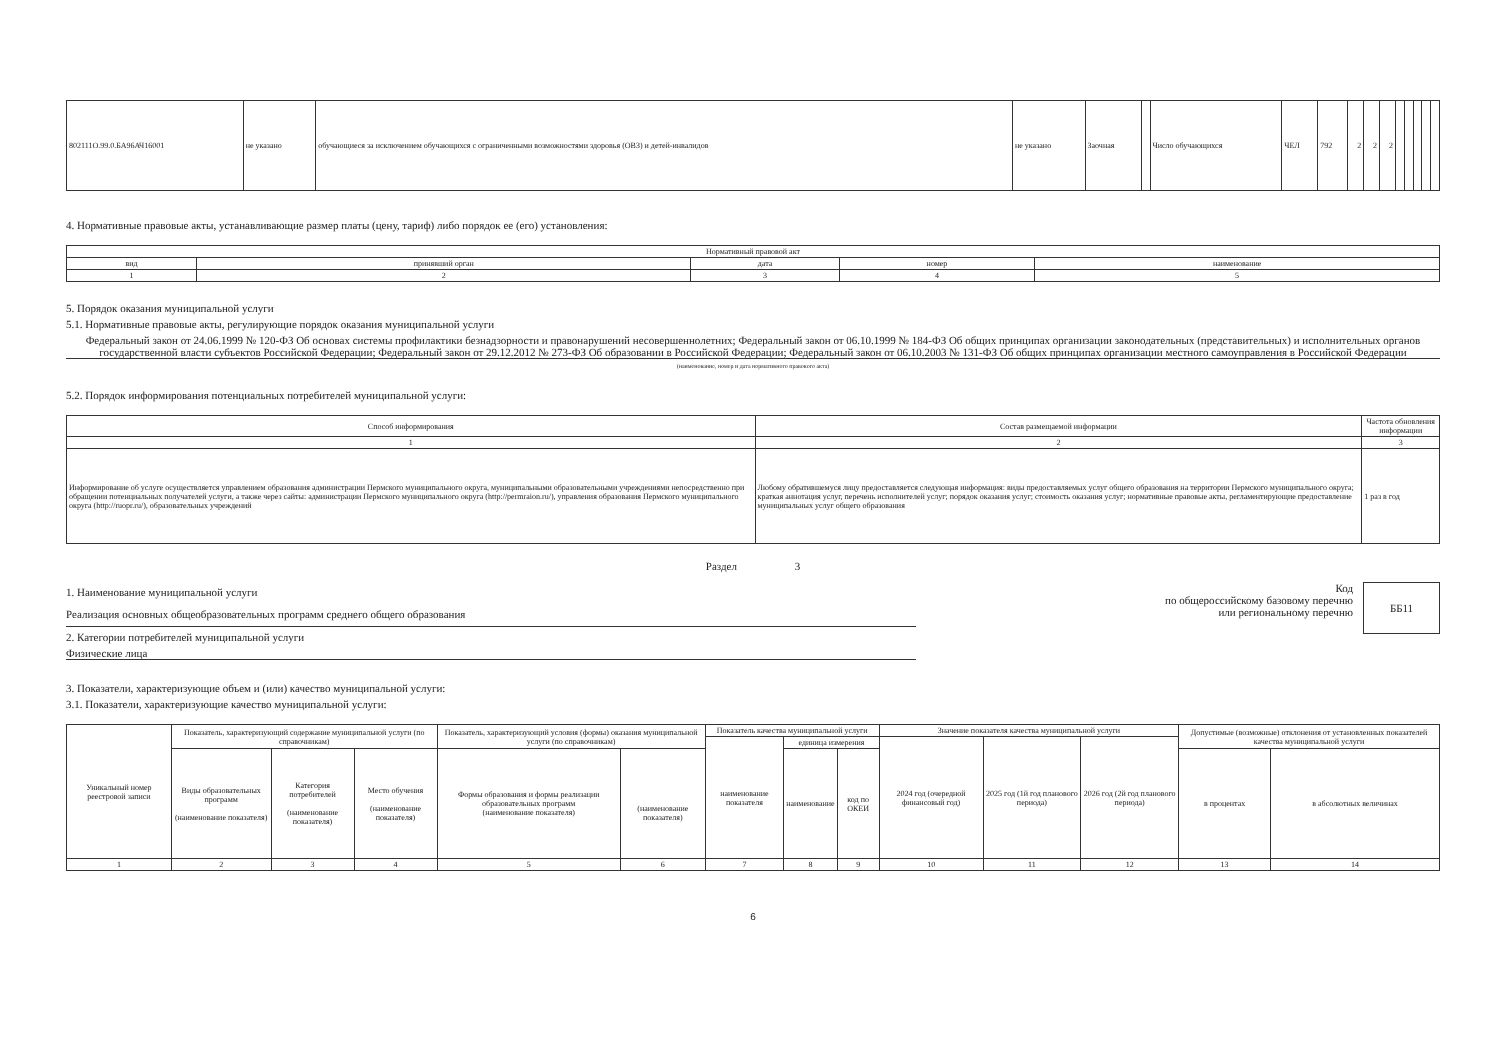| 802111О.99.0.БА96АЧ16001 | не указано | обучающиеся за исключением обучающихся с ограниченными возможностями здоровья (ОВЗ) и детей-инвалидов | не указано | Заочная | | Число обучающихся | ЧЕЛ | 792 | 2 | 2 | 2 | | | | | |
4. Нормативные правовые акты, устанавливающие размер платы (цену, тариф) либо порядок ее (его) установления:
| Нормативный правовой акт | | | | |
| --- | --- | --- | --- | --- |
| вид | принявший орган | дата | номер | наименование |
| 1 | 2 | 3 | 4 | 5 |
5. Порядок оказания муниципальной услуги
5.1. Нормативные правовые акты, регулирующие порядок оказания муниципальной услуги
Федеральный закон от 24.06.1999 № 120-ФЗ Об основах системы профилактики безнадзорности и правонарушений несовершеннолетних; Федеральный закон от 06.10.1999 № 184-ФЗ Об общих принципах организации законодательных (представительных) и исполнительных органов государственной власти субъектов Российской Федерации; Федеральный закон от 29.12.2012 № 273-ФЗ Об образовании в Российской Федерации; Федеральный закон от 06.10.2003 № 131-ФЗ Об общих принципах организации местного самоуправления в Российской Федерации
(наименование, номер и дата нормативного правового акта)
5.2. Порядок информирования потенциальных потребителей муниципальной услуги:
| Способ информирования | Состав размещаемой информации | Частота обновления информации |
| --- | --- | --- |
| 1 | 2 | 3 |
| Информирование об услуге осуществляется управлением образования администрации Пермского муниципального округа, муниципальными образовательными учреждениями непосредственно при обращении потенциальных получателей услуги, а также через сайты: администрации Пермского муниципального округа (http://permraion.ru/), управления образования Пермского муниципального округа (http://ruopr.ru/), образовательных учреждений | Любому обратившемуся лицу предоставляется следующая информация: виды предоставляемых услуг общего образования на территории Пермского муниципального округа; краткая аннотация услуг, перечень исполнителей услуг; порядок оказания услуг; стоимость оказания услуг; нормативные правовые акты, регламентирующие предоставление муниципальных услуг общего образования | 1 раз в год |
Раздел 3
1. Наименование муниципальной услуги
Реализация основных общеобразовательных программ среднего общего образования
2. Категории потребителей муниципальной услуги
Физические лица
Код
по общероссийскому базовому перечню
или региональному перечню
ББ11
3. Показатели, характеризующие объем и (или) качество муниципальной услуги:
3.1. Показатели, характеризующие качество муниципальной услуги:
| Уникальный номер реестровой записи | Показатель, характеризующий содержание муниципальной услуги (по справочникам) | | | Показатель, характеризующий условия (формы) оказания муниципальной услуги (по справочникам) | | Показатель качества муниципальной услуги | | | Значение показателя качества муниципальной услуги | | | Допустимые (возможные) отклонения от установленных показателей качества муниципальной услуги | |
| --- | --- | --- | --- | --- | --- | --- | --- | --- | --- | --- | --- | --- | --- |
| | | | | | | наименование показателя | единица измерения | | 2024 год (очередной финансовый год) | 2025 год (1й год планового периода) | 2026 год (2й год планового периода) | | |
| | Виды образовательных программ (наименование показателя) | Категория потребителей (наименование показателя) | Место обучения (наименование показателя) | Формы образования и формы реализации образовательных программ (наименование показателя) | (наименование показателя) | | наименование | код по ОКЕИ | | | | в процентах | в абсолютных величинах |
| 1 | 2 | 3 | 4 | 5 | 6 | 7 | 8 | 9 | 10 | 11 | 12 | 13 | 14 |
6